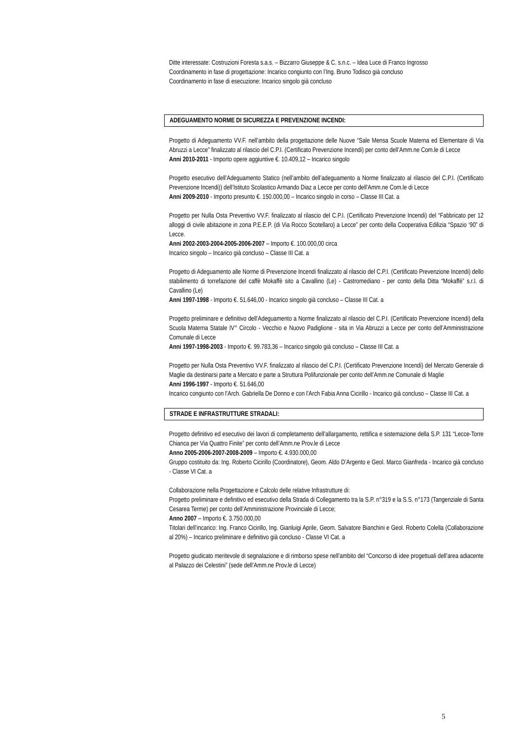Ditte interessate: Costruzioni Foresta s.a.s. – Bizzarro Giuseppe & C. s.n.c. – Idea Luce di Franco Ingrosso
Coordinamento in fase di progettazione: Incarico congiunto con l’Ing. Bruno Todisco già concluso
Coordinamento in fase di esecuzione: Incarico singolo già concluso
ADEGUAMENTO NORME DI SICUREZZA E PREVENZIONE INCENDI:
Progetto di Adeguamento VV.F. nell’ambito della progettazione delle Nuove “Sale Mensa Scuole Materna ed Elementare di Via Abruzzi a Lecce” finalizzato al rilascio del C.P.I. (Certificato Prevenzione Incendi) per conto dell’Amm.ne Com.le di Lecce
Anni 2010-2011 - Importo opere aggiuntive €. 10.409,12 – Incarico singolo
Progetto esecutivo dell’Adeguamento Statico (nell’ambito dell’adeguamento a Norme finalizzato al rilascio del C.P.I. (Certificato Prevenzione Incendi)) dell’Istituto Scolastico Armando Diaz a Lecce per conto dell’Amm.ne Com.le di Lecce
Anni 2009-2010 - Importo presunto €. 150.000,00 – Incarico singolo in corso – Classe III Cat. a
Progetto per Nulla Osta Preventivo VV.F. finalizzato al rilascio del C.P.I. (Certificato Prevenzione Incendi) del “Fabbricato per 12 alloggi di civile abitazione in zona P.E.E.P. (di Via Rocco Scotellaro) a Lecce” per conto della Cooperativa Edilizia “Spazio ‘90” di Lecce.
Anni 2002-2003-2004-2005-2006-2007 – Importo €. 100.000,00 circa
Incarico singolo – Incarico già concluso – Classe III Cat. a
Progetto di Adeguamento alle Norme di Prevenzione Incendi finalizzato al rilascio del C.P.I. (Certificato Prevenzione Incendi) dello stabilimento di torrefazione del caffè Mokaffè sito a Cavallino (Le) - Castromediano - per conto della Ditta “Mokaffè” s.r.l. di Cavallino (Le)
Anni 1997-1998 - Importo €. 51.646,00 - Incarico singolo già concluso – Classe III Cat. a
Progetto preliminare e definitivo dell’Adeguamento a Norme finalizzato al rilascio del C.P.I. (Certificato Prevenzione Incendi) della Scuola Materna Statale IV° Circolo - Vecchio e Nuovo Padiglione - sita in Via Abruzzi a Lecce per conto dell’Amministrazione Comunale di Lecce
Anni 1997-1998-2003 - Importo €. 99.783,36 – Incarico singolo già concluso – Classe III Cat. a
Progetto per Nulla Osta Preventivo VV.F. finalizzato al rilascio del C.P.I. (Certificato Prevenzione Incendi) del Mercato Generale di Maglie da destinarsi parte a Mercato e parte a Struttura Polifunzionale per conto dell’Amm.ne Comunale di Maglie
Anni 1996-1997 - Importo €. 51.646,00
Incarico congiunto con l’Arch. Gabriella De Donno e con l’Arch Fabia Anna Cicirillo - Incarico già concluso – Classe III Cat. a
STRADE E INFRASTRUTTURE STRADALI:
Progetto definitivo ed esecutivo dei lavori di completamento dell’allargamento, rettifica e sistemazione della S.P. 131 “Lecce-Torre Chianca per Via Quattro Finite” per conto dell’Amm.ne Prov.le di Lecce
Anno 2005-2006-2007-2008-2009 – Importo €. 4.930.000,00
Gruppo costituito da: Ing. Roberto Cicirillo (Coordinatore), Geom. Aldo D’Argento e Geol. Marco Gianfreda - Incarico già concluso - Classe VI Cat. a
Collaborazione nella Progettazione e Calcolo delle relative Infrastrutture di:
Progetto preliminare e definitivo ed esecutivo della Strada di Collegamento tra la S.P. n°319 e la S.S. n°173 (Tangenziale di Santa Cesarea Terme) per conto dell’Amministrazione Provinciale di Lecce;
Anno 2007 – Importo €. 3.750.000,00
Titolari dell’incarico: Ing. Franco Cicirillo, Ing. Gianluigi Aprile, Geom. Salvatore Bianchini e Geol. Roberto Colella (Collaborazione al 20%) – Incarico preliminare e definitivo già concluso - Classe VI Cat. a
Progetto giudicato meritevole di segnalazione e di rimborso spese nell’ambito del “Concorso di idee progettuali dell’area adiacente al Palazzo dei Celestini” (sede dell’Amm.ne Prov.le di Lecce)
5